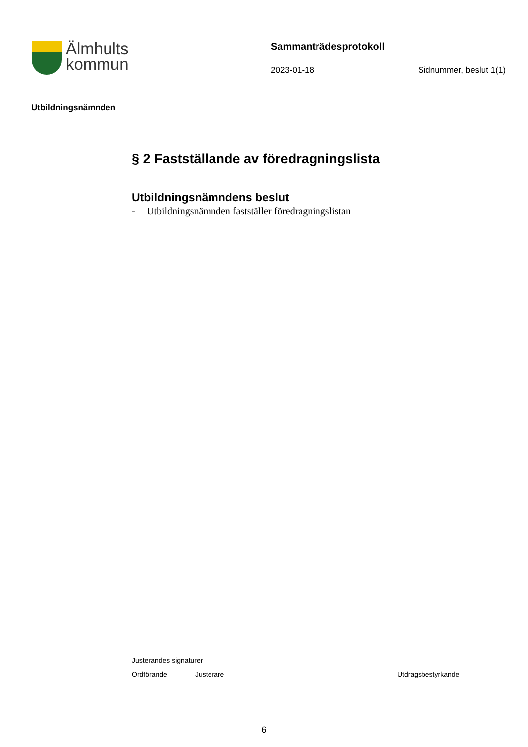Älmhults
kommun
Sammanträdesprotokoll
2023-01-18 Sidnummer, beslut 1(1)
Utbildningsnämnden
§ 2 Fastställande av föredragningslista
Utbildningsnämndens beslut
- Utbildningsnämnden fastställer föredragningslistan
Justerandes signaturer
| Ordförande | Justerare | | Utdragsbestyrkande |
6